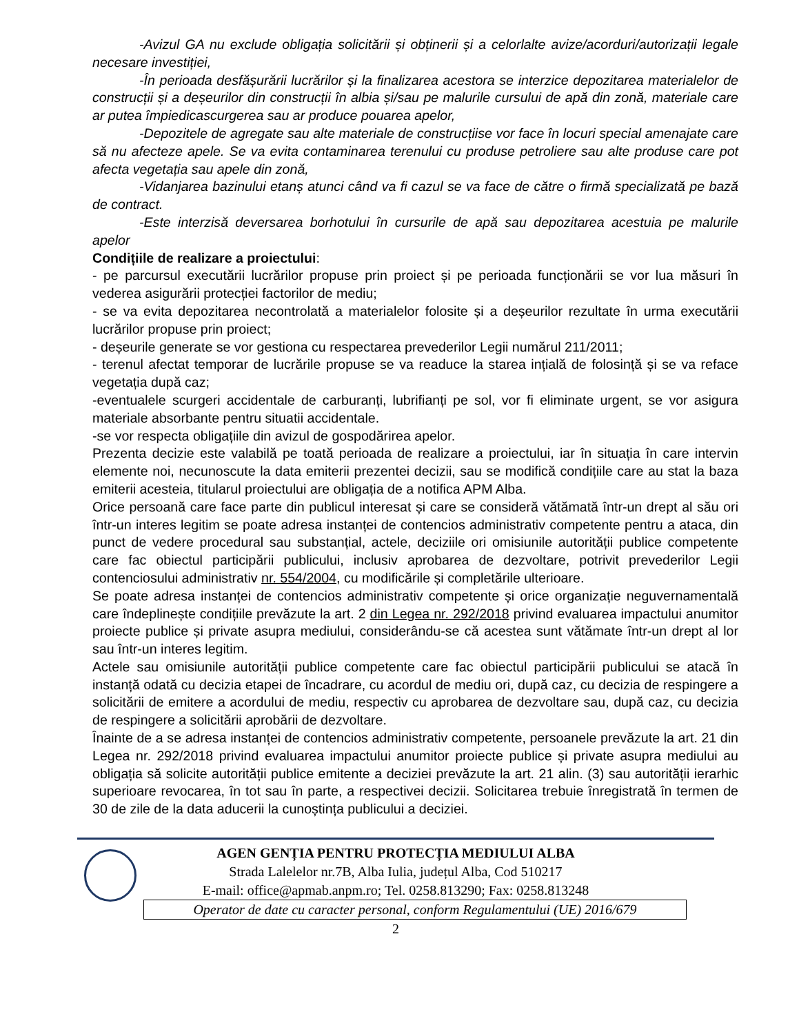-Avizul GA nu exclude obligația solicitării și obținerii și a celorlalte avize/acorduri/autorizații legale necesare investiției,
-În perioada desfășurării lucrărilor și la finalizarea acestora se interzice depozitarea materialelor de construcții și a deșeurilor din construcții în albia și/sau pe malurile cursului de apă din zonă, materiale care ar putea împiedicascurgerea sau ar produce pouarea apelor,
-Depozitele de agregate sau alte materiale de construcțiise vor face în locuri special amenajate care să nu afecteze apele. Se va evita contaminarea terenului cu produse petroliere sau alte produse care pot afecta vegetația sau apele din zonă,
-Vidanjarea bazinului etanș atunci când va fi cazul se va face de către o firmă specializată pe bază de contract.
-Este interzisă deversarea borhotului în cursurile de apă sau depozitarea acestuia pe malurile apelor
Condițiile de realizare a proiectului:
- pe parcursul executării lucrărilor propuse prin proiect și pe perioada funcționării se vor lua măsuri în vederea asigurării protecției factorilor de mediu;
- se va evita depozitarea necontrolată a materialelor folosite și a deșeurilor rezultate în urma executării lucrărilor propuse prin proiect;
- deșeurile generate se vor gestiona cu respectarea prevederilor Legii numărul 211/2011;
- terenul afectat temporar de lucrările propuse se va readuce la starea ințială de folosință și se va reface vegetația după caz;
-eventualele scurgeri accidentale de carburanți, lubrifianți pe sol, vor fi eliminate urgent, se vor asigura materiale absorbante pentru situatii accidentale.
-se vor respecta obligațiile din avizul de gospodărirea apelor.
Prezenta decizie este valabilă pe toată perioada de realizare a proiectului, iar în situația în care intervin elemente noi, necunoscute la data emiterii prezentei decizii, sau se modifică condițiile care au stat la baza emiterii acesteia, titularul proiectului are obligația de a notifica APM Alba.
Orice persoană care face parte din publicul interesat și care se consideră vătămată într-un drept al său ori într-un interes legitim se poate adresa instanței de contencios administrativ competente pentru a ataca, din punct de vedere procedural sau substanțial, actele, deciziile ori omisiunile autorității publice competente care fac obiectul participării publicului, inclusiv aprobarea de dezvoltare, potrivit prevederilor Legii contenciosului administrativ nr. 554/2004, cu modificările și completările ulterioare.
Se poate adresa instanței de contencios administrativ competente și orice organizație neguvernamentală care îndeplinește condițiile prevăzute la art. 2 din Legea nr. 292/2018 privind evaluarea impactului anumitor proiecte publice și private asupra mediului, considerându-se că acestea sunt vătămate într-un drept al lor sau într-un interes legitim.
Actele sau omisiunile autorității publice competente care fac obiectul participării publicului se atacă în instanță odată cu decizia etapei de încadrare, cu acordul de mediu ori, după caz, cu decizia de respingere a solicitării de emitere a acordului de mediu, respectiv cu aprobarea de dezvoltare sau, după caz, cu decizia de respingere a solicitării aprobării de dezvoltare.
Înainte de a se adresa instanței de contencios administrativ competente, persoanele prevăzute la art. 21 din Legea nr. 292/2018 privind evaluarea impactului anumitor proiecte publice și private asupra mediului au obligația să solicite autorității publice emitente a deciziei prevăzute la art. 21 alin. (3) sau autorității ierarhic superioare revocarea, în tot sau în parte, a respectivei decizii. Solicitarea trebuie înregistrată în termen de 30 de zile de la data aducerii la cunoștința publicului a deciziei.
AGEN GENȚIA PENTRU PROTECȚIA MEDIULUI ALBA
Strada Lalelelor nr.7B, Alba Iulia, județul Alba, Cod 510217
E-mail: office@apmab.anpm.ro; Tel. 0258.813290; Fax: 0258.813248
Operator de date cu caracter personal, conform Regulamentului (UE) 2016/679
2